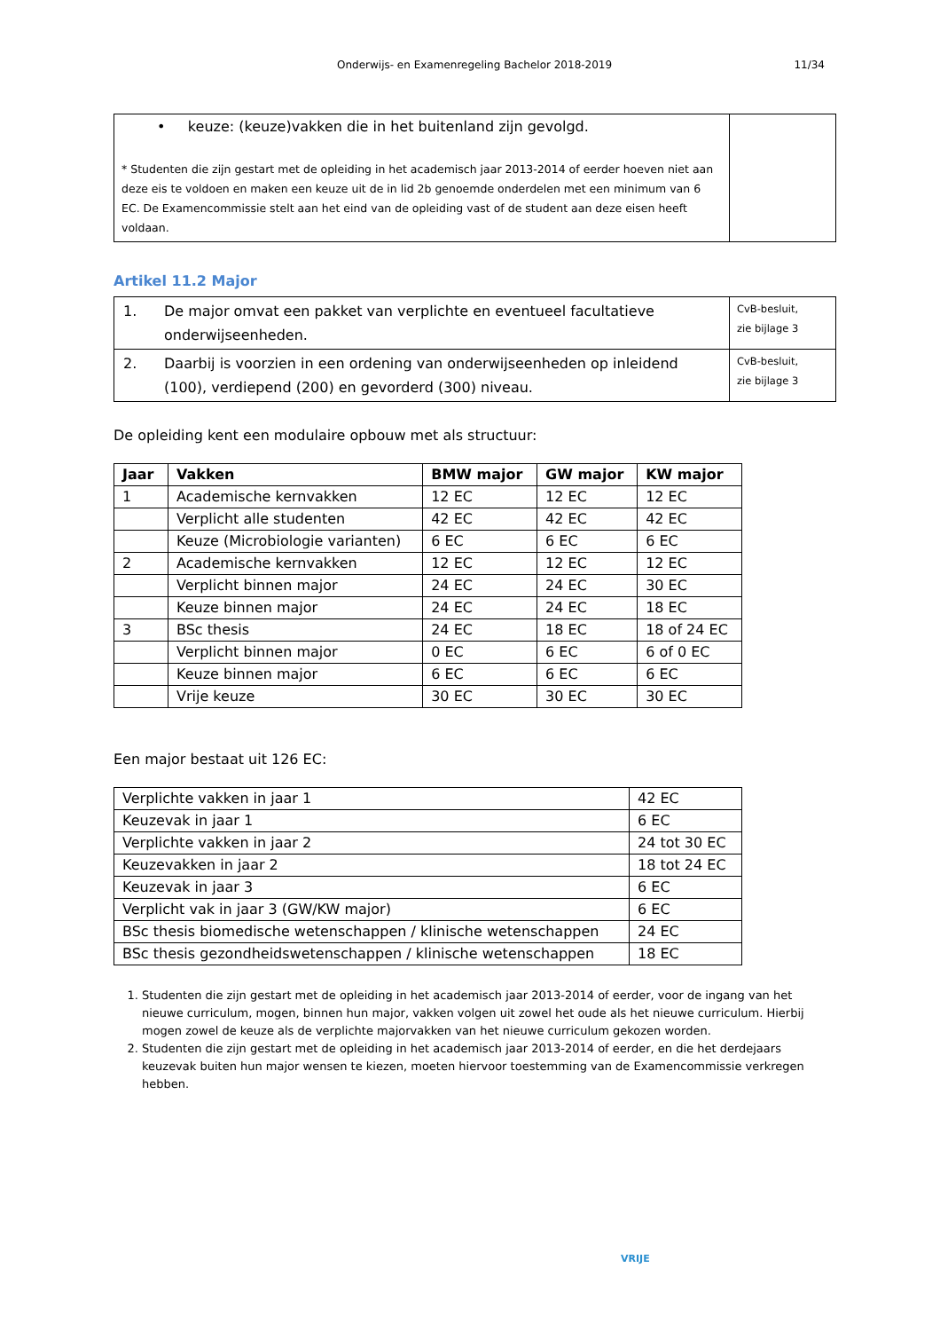Onderwijs- en Examenregeling Bachelor 2018-2019 11/34
| • keuze: (keuze)vakken die in het buitenland zijn gevolgd. * Studenten die zijn gestart met de opleiding in het academisch jaar 2013-2014 of eerder hoeven niet aan deze eis te voldoen en maken een keuze uit de in lid 2b genoemde onderdelen met een minimum van 6 EC. De Examencommissie stelt aan het eind van de opleiding vast of de student aan deze eisen heeft voldaan. | |
Artikel 11.2 Major
| 1. | De major omvat een pakket van verplichte en eventueel facultatieve onderwijseenheden. | CvB-besluit, zie bijlage 3 |
| 2. | Daarbij is voorzien in een ordening van onderwijseenheden op inleidend (100), verdiepend (200) en gevorderd (300) niveau. | CvB-besluit, zie bijlage 3 |
De opleiding kent een modulaire opbouw met als structuur:
| Jaar | Vakken | BMW major | GW major | KW major |
| --- | --- | --- | --- | --- |
| 1 | Academische kernvakken | 12 EC | 12 EC | 12 EC |
| | Verplicht alle studenten | 42 EC | 42 EC | 42 EC |
| | Keuze (Microbiologie varianten) | 6 EC | 6 EC | 6 EC |
| 2 | Academische kernvakken | 12 EC | 12 EC | 12 EC |
| | Verplicht binnen major | 24 EC | 24 EC | 30 EC |
| | Keuze binnen major | 24 EC | 24 EC | 18 EC |
| 3 | BSc thesis | 24 EC | 18 EC | 18 of 24 EC |
| | Verplicht binnen major | 0 EC | 6 EC | 6 of 0 EC |
| | Keuze binnen major | 6 EC | 6 EC | 6 EC |
| | Vrije keuze | 30 EC | 30 EC | 30 EC |
Een major bestaat uit 126 EC:
| Verplichte vakken in jaar 1 | 42 EC |
| Keuzevak in jaar 1 | 6 EC |
| Verplichte vakken in jaar 2 | 24 tot 30 EC |
| Keuzevakken in jaar 2 | 18 tot 24 EC |
| Keuzevak in jaar 3 | 6 EC |
| Verplicht vak in jaar 3 (GW/KW major) | 6 EC |
| BSc thesis biomedische wetenschappen / klinische wetenschappen | 24 EC |
| BSc thesis gezondheidswetenschappen / klinische wetenschappen | 18 EC |
1. Studenten die zijn gestart met de opleiding in het academisch jaar 2013-2014 of eerder, voor de ingang van het nieuwe curriculum, mogen, binnen hun major, vakken volgen uit zowel het oude als het nieuwe curriculum. Hierbij mogen zowel de keuze als de verplichte majorvakken van het nieuwe curriculum gekozen worden.
2. Studenten die zijn gestart met de opleiding in het academisch jaar 2013-2014 of eerder, en die het derdejaars keuzevak buiten hun major wensen te kiezen, moeten hiervoor toestemming van de Examencommissie verkregen hebben.
VRIJE